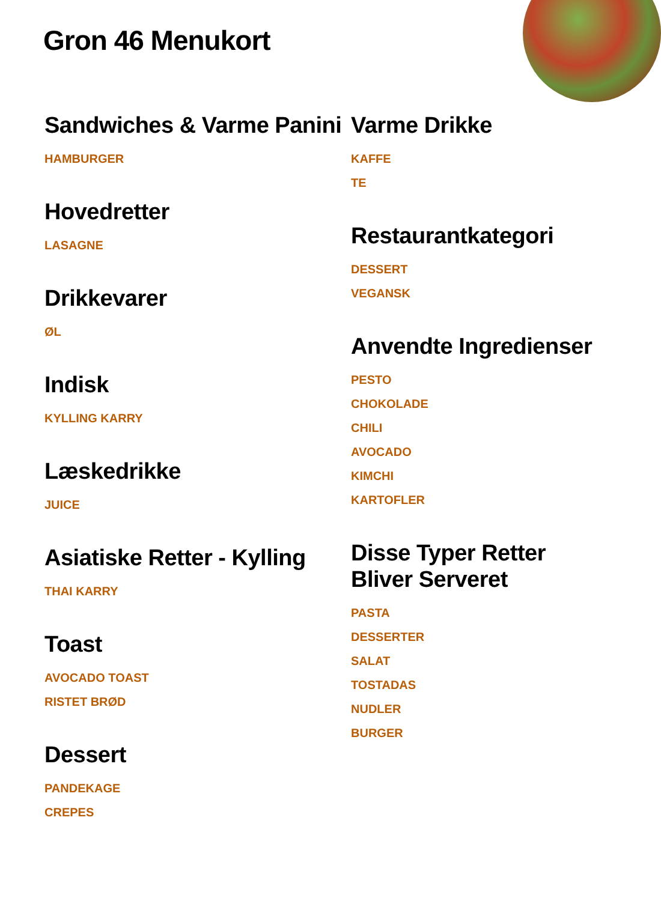Gron 46 Menukort
Sandwiches & Varme Panini
HAMBURGER
Hovedretter
LASAGNE
Drikkevarer
ØL
Indisk
KYLLING KARRY
Læskedrikke
JUICE
Asiatiske Retter - Kylling
THAI KARRY
Toast
AVOCADO TOAST
RISTET BRØD
Dessert
PANDEKAGE
CREPES
Varme Drikke
KAFFE
TE
Restaurantkategori
DESSERT
VEGANSK
Anvendte Ingredienser
PESTO
CHOKOLADE
CHILI
AVOCADO
KIMCHI
KARTOFLER
Disse Typer Retter Bliver Serveret
PASTA
DESSERTER
SALAT
TOSTADAS
NUDLER
BURGER